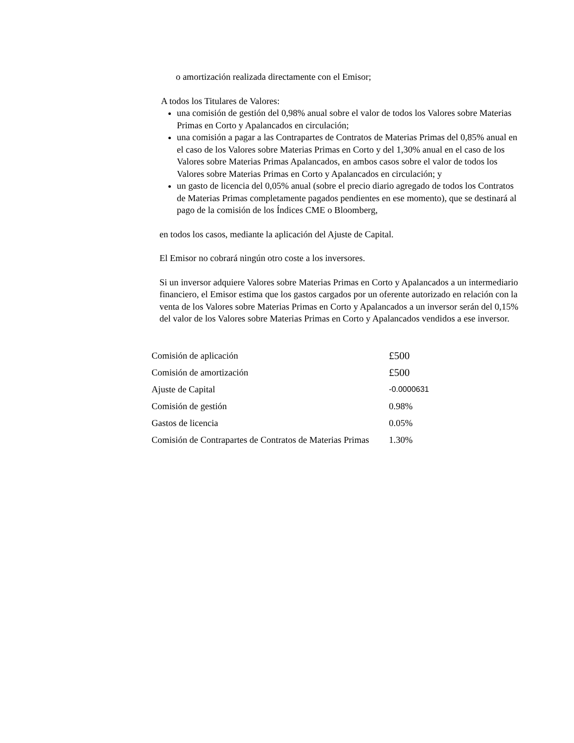o amortización realizada directamente con el Emisor;
A todos los Titulares de Valores:
una comisión de gestión del 0,98% anual sobre el valor de todos los Valores sobre Materias Primas en Corto y Apalancados en circulación;
una comisión a pagar a las Contrapartes de Contratos de Materias Primas del 0,85% anual en el caso de los Valores sobre Materias Primas en Corto y del 1,30% anual en el caso de los Valores sobre Materias Primas Apalancados, en ambos casos sobre el valor de todos los Valores sobre Materias Primas en Corto y Apalancados en circulación; y
un gasto de licencia del 0,05% anual (sobre el precio diario agregado de todos los Contratos de Materias Primas completamente pagados pendientes en ese momento), que se destinará al pago de la comisión de los Índices CME o Bloomberg,
en todos los casos, mediante la aplicación del Ajuste de Capital.
El Emisor no cobrará ningún otro coste a los inversores.
Si un inversor adquiere Valores sobre Materias Primas en Corto y Apalancados a un intermediario financiero, el Emisor estima que los gastos cargados por un oferente autorizado en relación con la venta de los Valores sobre Materias Primas en Corto y Apalancados a un inversor serán del 0,15% del valor de los Valores sobre Materias Primas en Corto y Apalancados vendidos a ese inversor.
| Comisión de aplicación | £500 |
| Comisión de amortización | £500 |
| Ajuste de Capital | -0.0000631 |
| Comisión de gestión | 0.98% |
| Gastos de licencia | 0.05% |
| Comisión de Contrapartes de Contratos de Materias Primas | 1.30% |